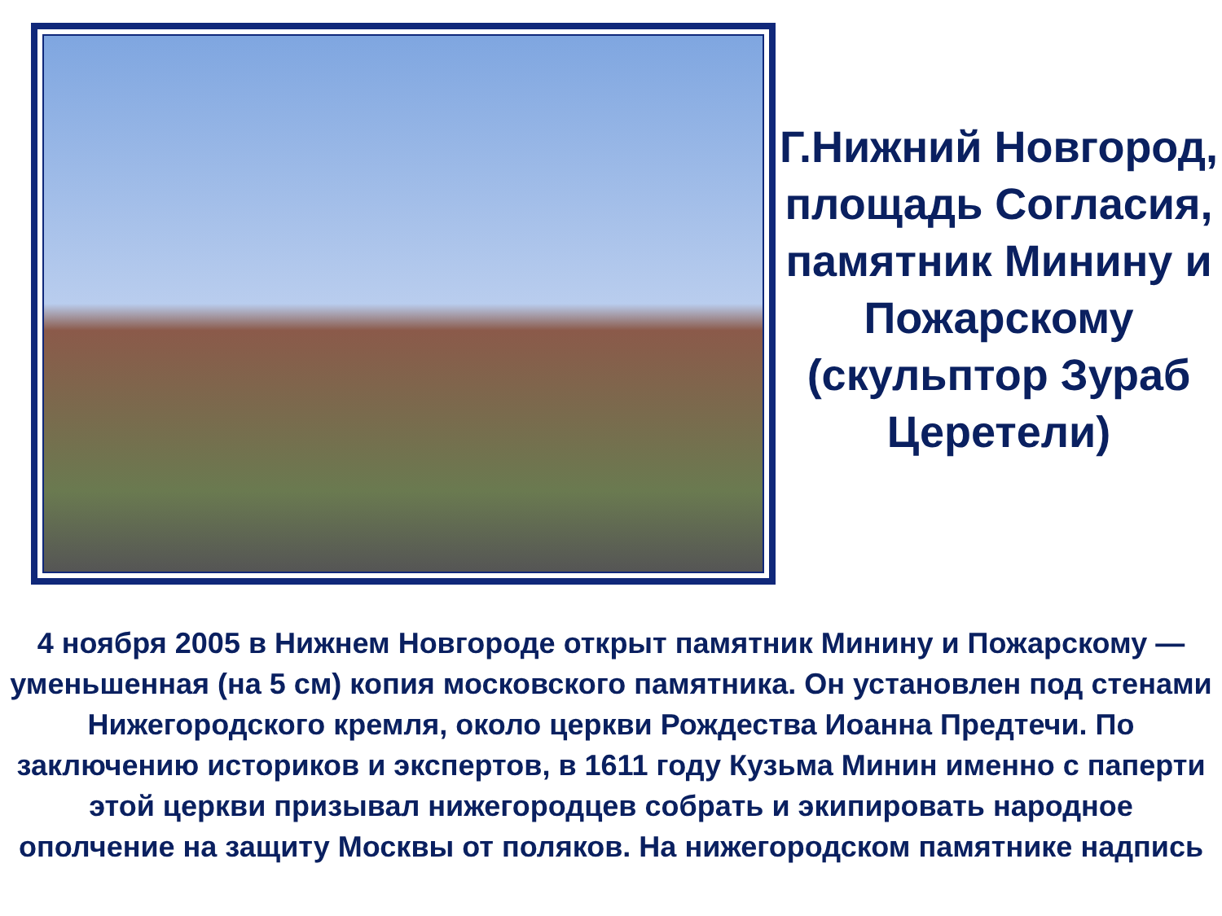Г.Нижний Новгород, площадь Согласия, памятник Минину и Пожарскому (скульптор Зураб Церетели)
4 ноября 2005 в Нижнем Новгороде открыт памятник Минину и Пожарскому — уменьшенная (на 5 см) копия московского памятника. Он установлен под стенами Нижегородского кремля, около церкви Рождества Иоанна Предтечи. По заключению историков и экспертов, в 1611 году Кузьма Минин именно с паперти этой церкви призывал нижегородцев собрать и экипировать народное ополчение на защиту Москвы от поляков. На нижегородском памятнике надпись